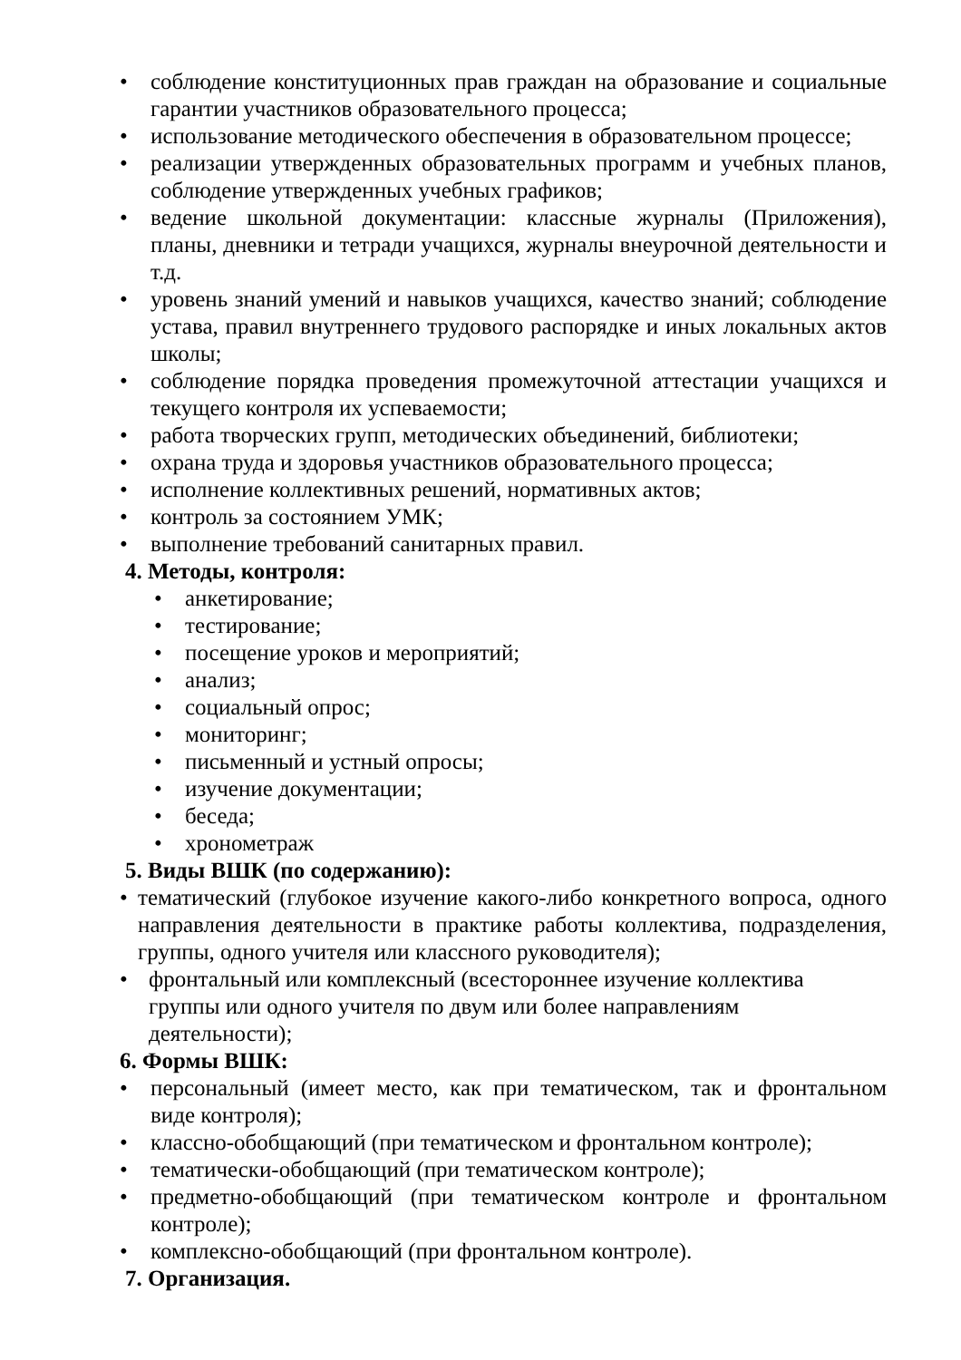• соблюдение конституционных прав граждан на образование и социальные гарантии участников образовательного процесса;
• использование методического обеспечения в образовательном процессе;
• реализации утвержденных образовательных программ и учебных планов, соблюдение утвержденных учебных графиков;
• ведение школьной документации: классные журналы (Приложения), планы, дневники и тетради учащихся, журналы внеурочной деятельности и т.д.
• уровень знаний умений и навыков учащихся, качество знаний; соблюдение устава, правил внутреннего трудового распорядке и иных локальных актов школы;
• соблюдение порядка проведения промежуточной аттестации учащихся и текущего контроля их успеваемости;
• работа творческих групп, методических объединений, библиотеки;
• охрана труда и здоровья участников образовательного процесса;
• исполнение коллективных решений, нормативных актов;
• контроль за состоянием УМК;
• выполнение требований санитарных правил.
4. Методы, контроля:
• анкетирование;
• тестирование;
• посещение уроков и мероприятий;
• анализ;
• социальный опрос;
• мониторинг;
• письменный и устный опросы;
• изучение документации;
• беседа;
• хронометраж
5. Виды ВШК (по содержанию):
• тематический (глубокое изучение какого-либо конкретного вопроса, одного направления деятельности в практике работы коллектива, подразделения, группы, одного учителя или классного руководителя);
• фронтальный или комплексный (всестороннее изучение коллектива
группы или одного учителя по двум или более направлениям
деятельности);
6. Формы ВШК:
• персональный (имеет место, как при тематическом, так и фронтальном виде контроля);
• классно-обобщающий (при тематическом и фронтальном контроле);
• тематически-обобщающий (при тематическом контроле);
• предметно-обобщающий (при тематическом контроле и фронтальном контроле);
• комплексно-обобщающий (при фронтальном контроле).
7. Организация.